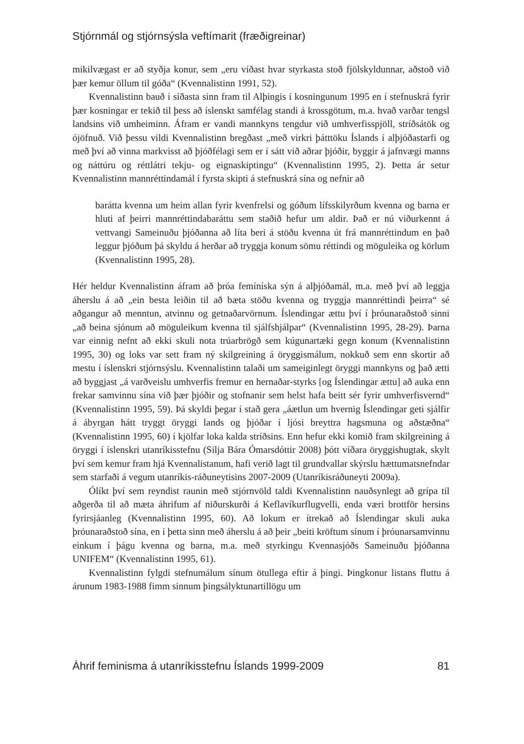Stjórnmál og stjórnsýsla veftímarit (fræðigreinar)
mikilvægast er að styðja konur, sem „eru víðast hvar styrkasta stoð fjölskyldunnar, aðstoð við þær kemur öllum til góða“ (Kvennalistinn 1991, 52).
Kvennalistinn bauð í síðasta sinn fram til Alþingis í kosningunum 1995 en í stefnuskrá fyrir þær kosningar er tekið til þess að íslenskt samfélag standi á krossgötum, m.a. hvað varðar tengsl landsins við umheiminn. Áfram er vandi mannkyns tengdur við umhverfisspjöll, stríðsátök og ójöfnuð. Við þessu vildi Kvennalistinn bregðast „með virkri þátttöku Íslands í alþjóðastarfi og með því að vinna markvisst að þjóðfélagi sem er í sátt við aðrar þjóðir, byggir á jafnvægi manns og náttúru og réttlátri tekju- og eignaskiptingu“ (Kvennalistinn 1995, 2). Þetta ár setur Kvennalistinn mannréttindamál í fyrsta skipti á stefnuskrá sína og nefnir að
barátta kvenna um heim allan fyrir kvenfrelsi og góðum lífsskilyrðum kvenna og barna er hluti af þeirri mannréttindabaráttu sem staðið hefur um aldir. Það er nú viðurkennt á vettvangi Sameinuðu þjóðanna að líta beri á stöðu kvenna út frá mannréttindum en það leggur þjóðum þá skyldu á herðar að tryggja konum sömu réttindi og möguleika og körlum (Kvennalistinn 1995, 28).
Hér heldur Kvennalistinn áfram að þróa femíníska sýn á alþjóðamál, m.a. með því að leggja áherslu á að „ein besta leiðin til að bæta stöðu kvenna og tryggja mannréttindi þeirra“ sé aðgangur að menntun, atvinnu og getnaðarvörnum. Íslendingar ættu því í þróunaraðstoð sinni „að beina sjónum að möguleikum kvenna til sjálfshjálpar“ (Kvennalistinn 1995, 28-29). Þarna var einnig nefnt að ekki skuli nota trúarbrögð sem kúgunartæki gegn konum (Kvennalistinn 1995, 30) og loks var sett fram ný skilgreining á öryggismálum, nokkuð sem enn skortir að mestu í íslenskri stjórnsýslu. Kvennalistinn talaði um sameiginlegt öryggi mannkyns og það ætti að byggjast „á varðveislu umhverfis fremur en hernaðar-styrks [og Íslendingar ættu] að auka enn frekar samvinnu sína við þær þjóðir og stofnanir sem helst hafa beitt sér fyrir umhverfisvernd“ (Kvennalistinn 1995, 59). Þá skyldi þegar í stað gera „áætlun um hvernig Íslendingar geti sjálfir á ábyrgan hátt tryggt öryggi lands og þjóðar í ljósi breyttra hagsmuna og aðstæðna“ (Kvennalistinn 1995, 60) í kjölfar loka kalda stríðsins. Enn hefur ekki komið fram skilgreining á öryggi í íslenskri utanríkisstefnu (Silja Bára Ómarsdóttir 2008) þótt víðara öryggishugtak, skylt því sem kemur fram hjá Kvennalistanum, hafi verið lagt til grundvallar skýrslu hættumatsnefndar sem starfaði á vegum utanríkis-ráðuneytisins 2007-2009 (Utanríkisráðuneyti 2009a).
Ólíkt því sem reyndist raunin með stjórnvöld taldi Kvennalistinn nauðsynlegt að grípa til aðgerða til að mæta áhrifum af niðurskurði á Keflavíkurflugvelli, enda væri brottför hersins fyrirsjáanleg (Kvennalistinn 1995, 60). Að lokum er ítrekað að Íslendingar skuli auka þróunaraðstoð sína, en í þetta sinn með áherslu á að þeir „beiti kröftum sínum í þróunarsamvinnu einkum í þágu kvenna og barna, m.a. með styrkingu Kvennasjóðs Sameinuðu þjóðanna UNIFEM“ (Kvennalistinn 1995, 61).
Kvennalistinn fylgdi stefnumálum sínum ötullega eftir á þingi. Þingkonur listans fluttu á árunum 1983-1988 fimm sinnum þingsályktunartillögu um
Áhrif feminisma á utanríkisstefnu Íslands 1999-2009 81